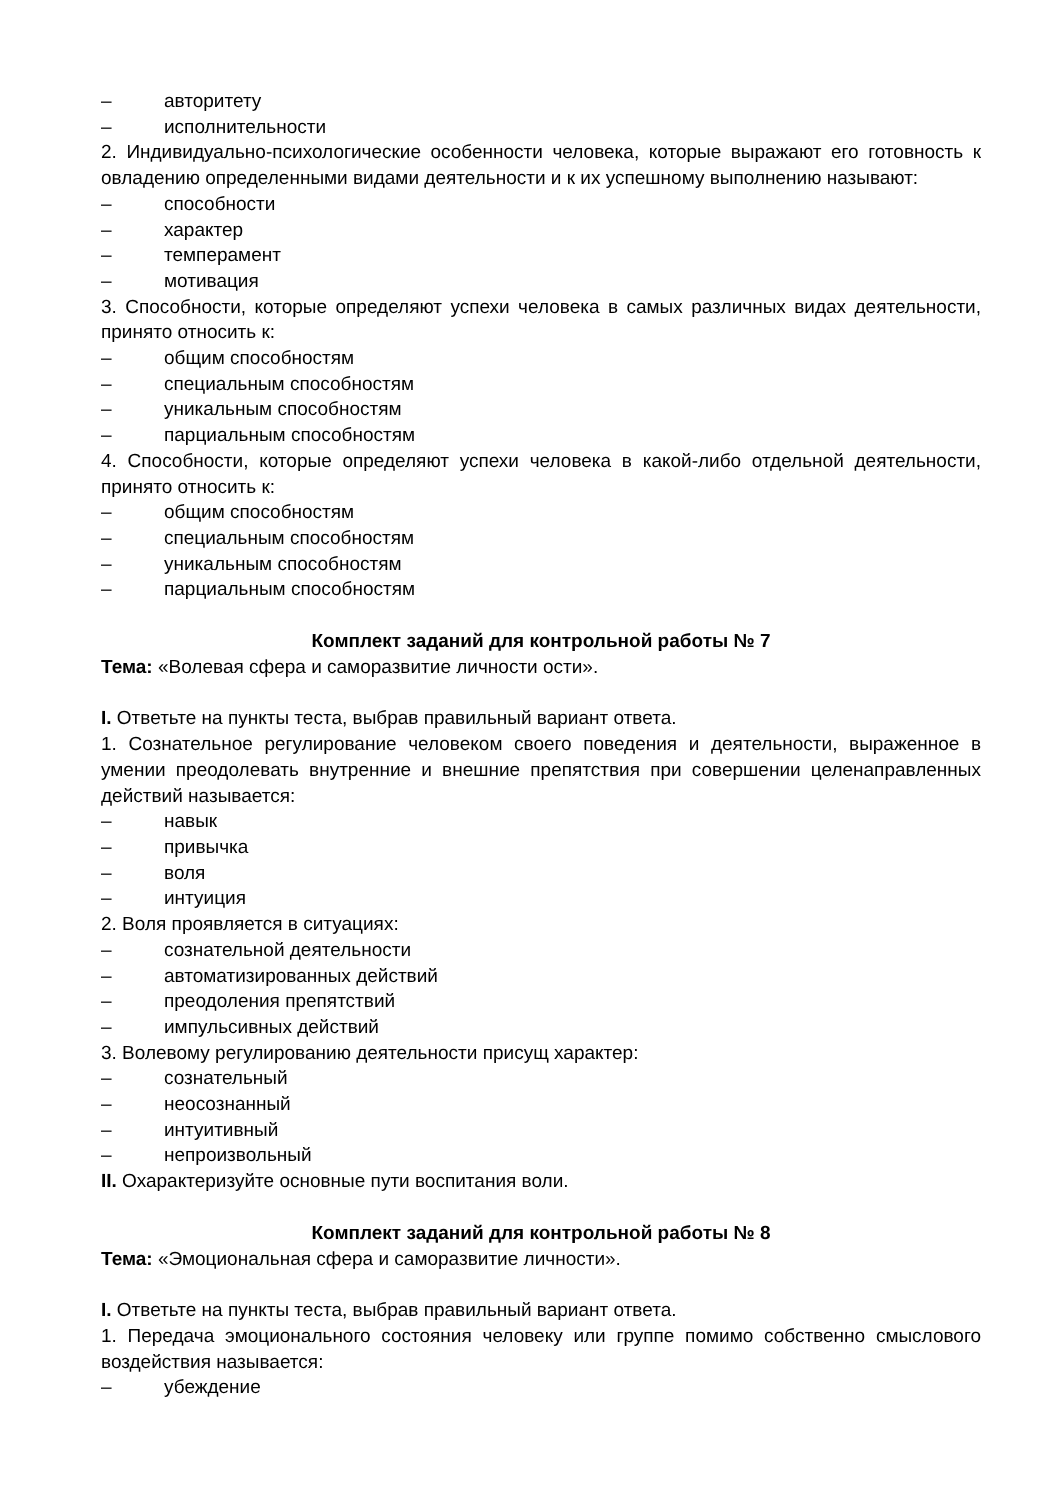– авторитету
– исполнительности
2. Индивидуально-психологические особенности человека, которые выражают его готовность к овладению определенными видами деятельности и к их успешному выполнению называют:
– способности
– характер
– темперамент
– мотивация
3. Способности, которые определяют успехи человека в самых различных видах деятельности, принято относить к:
– общим способностям
– специальным способностям
– уникальным способностям
– парциальным способностям
4. Способности, которые определяют успехи человека в какой-либо отдельной деятельности, принято относить к:
– общим способностям
– специальным способностям
– уникальным способностям
– парциальным способностям
Комплект заданий для контрольной работы № 7
Тема: «Волевая сфера и саморазвитие личности ости».
I. Ответьте на пункты теста, выбрав правильный вариант ответа.
1. Сознательное регулирование человеком своего поведения и деятельности, выраженное в умении преодолевать внутренние и внешние препятствия при совершении целенаправленных действий называется:
– навык
– привычка
– воля
– интуиция
2. Воля проявляется в ситуациях:
– сознательной деятельности
– автоматизированных действий
– преодоления препятствий
– импульсивных действий
3. Волевому регулированию деятельности присущ характер:
– сознательный
– неосознанный
– интуитивный
– непроизвольный
II. Охарактеризуйте основные пути воспитания воли.
Комплект заданий для контрольной работы № 8
Тема: «Эмоциональная сфера и саморазвитие личности».
I. Ответьте на пункты теста, выбрав правильный вариант ответа.
1. Передача эмоционального состояния человеку или группе помимо собственно смыслового воздействия называется:
– убеждение